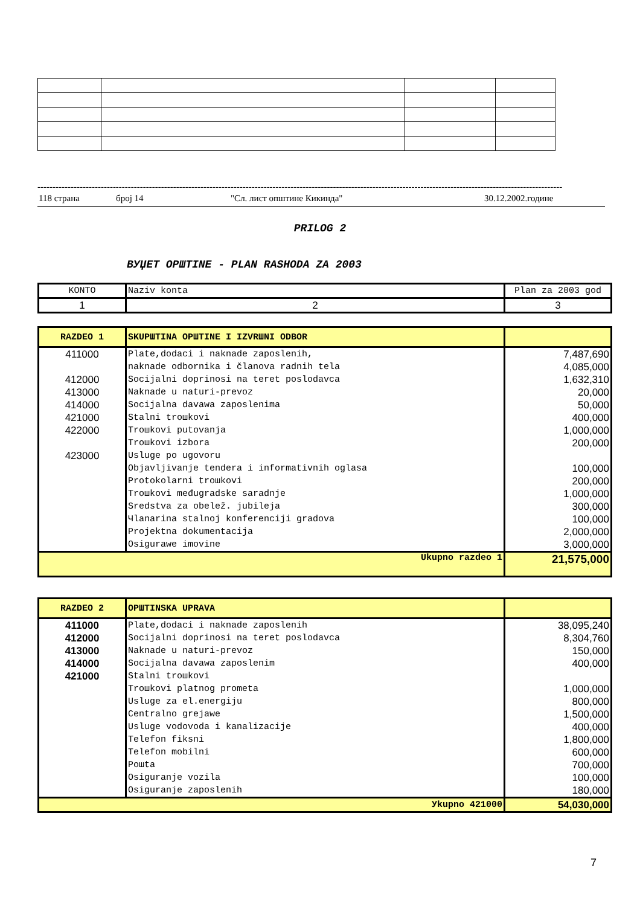------------------------------------------------------------------------------------------------------------------------------------------------------------------------------
118 страна број 14 "Сл. лист општине Кикинда" 30.12.2002.године
PRILOG 2
BУЏET OPШTINE - PLAN RASHODA ZA 2003
| KONTO | Naziv konta | Plan za 2003 god |
| --- | --- | --- |
| 1 | 2 | 3 |
| RAZDEO 1 | SKUPШTINA OPШTINE I IZVRШNI ODBOR | |
| 411000 | Plate,dodaci i naknade zaposlenih, | 7,487,690 |
| | naknade odbornika i članova radnih tela | 4,085,000 |
| 412000 | Socijalni doprinosi na teret poslodavca | 1,632,310 |
| 413000 | Naknade u naturi-prevoz | 20,000 |
| 414000 | Socijalna davawa zaposlenima | 50,000 |
| 421000 | Stalni troшkovi | 400,000 |
| 422000 | Troшkovi putovanja | 1,000,000 |
| | Troшkovi izbora | 200,000 |
| 423000 | Usluge po ugovoru | |
| | Objavljivanje tendera i informativnih oglasa | 100,000 |
| | Protokolarni troшkovi | 200,000 |
| | Troшkovi međugradske saradnje | 1,000,000 |
| | Sredstva za obelež. jubileja | 300,000 |
| | Чlanarina stalnoj konferenciji gradova | 100,000 |
| | Projektna dokumentacija | 2,000,000 |
| | Osigurawe imovine | 3,000,000 |
| Ukupno razdeo 1 | | 21,575,000 |
| RAZDEO 2 | OPШTINSKA UPRAVA | |
| 411000 | Plate,dodaci i naknade zaposlenih | 38,095,240 |
| 412000 | Socijalni doprinosi na teret poslodavca | 8,304,760 |
| 413000 | Naknade u naturi-prevoz | 150,000 |
| 414000 | Socijalna davawa zaposlenim | 400,000 |
| 421000 | Stalni troшkovi | |
| | Troшkovi platnog prometa | 1,000,000 |
| | Usluge za el.energiju | 800,000 |
| | Centralno grejawe | 1,500,000 |
| | Usluge vodovoda i kanalizacije | 400,000 |
| | Telefon fiksni | 1,800,000 |
| | Telefon mobilni | 600,000 |
| | Poшta | 700,000 |
| | Osiguranje vozila | 100,000 |
| | Osiguranje zaposlenih | 180,000 |
| Уkupno 421000 | | 54,030,000 |
7